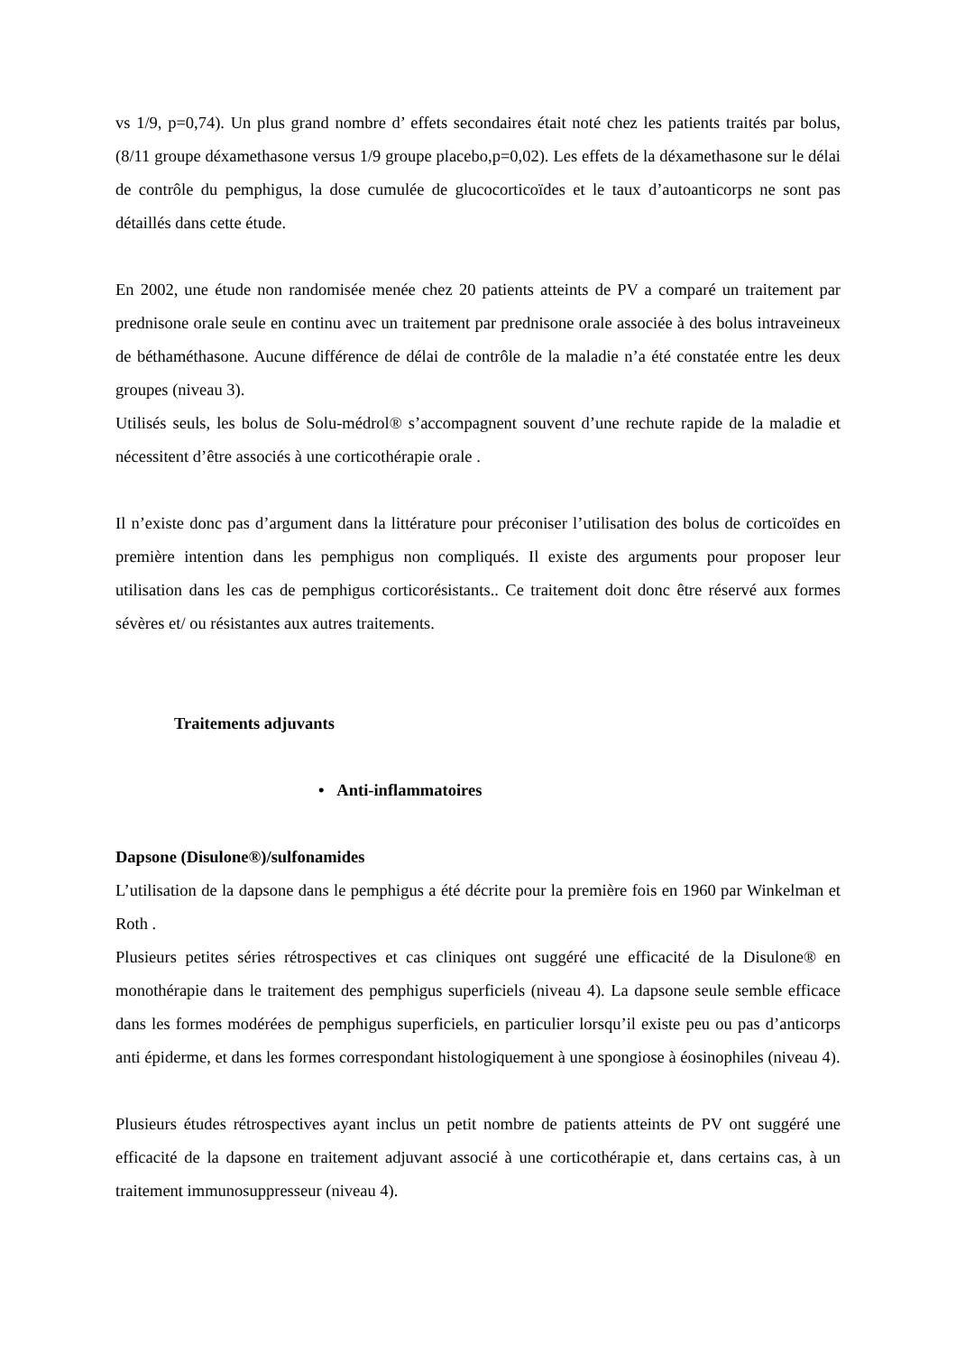vs 1/9, p=0,74). Un plus grand nombre d’ effets secondaires était noté chez les patients traités par bolus, (8/11 groupe déxamethasone versus 1/9 groupe placebo,p=0,02). Les effets de la déxamethasone sur le délai de contrôle du pemphigus, la dose cumulée de glucocorticoïdes et le taux d’autoanticorps ne sont pas détaillés dans cette étude.
En 2002, une étude non randomisée menée chez 20 patients atteints de PV a comparé un traitement par prednisone orale seule en continu avec un traitement par prednisone orale associée à des bolus intraveineux de béthaméthasone. Aucune différence de délai de contrôle de la maladie n’a été constatée entre les deux groupes (niveau 3).
Utilisés seuls, les bolus de Solu-médrol® s’accompagnent souvent d’une rechute rapide de la maladie et nécessitent d’être associés à une corticothérapie orale .
Il n’existe donc pas d’argument dans la littérature pour préconiser l’utilisation des bolus de corticoïdes en première intention dans les pemphigus non compliqués. Il existe des arguments pour proposer leur utilisation dans les cas de pemphigus corticorésistants.. Ce traitement doit donc être réservé aux formes sévères et/ ou résistantes aux autres traitements.
Traitements adjuvants
• Anti-inflammatoires
Dapsone (Disulone®)/sulfonamides
L’utilisation de la dapsone dans le pemphigus a été décrite pour la première fois en 1960 par Winkelman et Roth .
Plusieurs petites séries rétrospectives et cas cliniques ont suggéré une efficacité de la Disulone® en monothérapie dans le traitement des pemphigus superficiels (niveau 4). La dapsone seule semble efficace dans les formes modérées de pemphigus superficiels, en particulier lorsqu’il existe peu ou pas d’anticorps anti épiderme, et dans les formes correspondant histologiquement à une spongiose à éosinophiles (niveau 4).
Plusieurs études rétrospectives ayant inclus un petit nombre de patients atteints de PV ont suggéré une efficacité de la dapsone en traitement adjuvant associé à une corticothérapie et, dans certains cas, à un traitement immunosuppresseur (niveau 4).